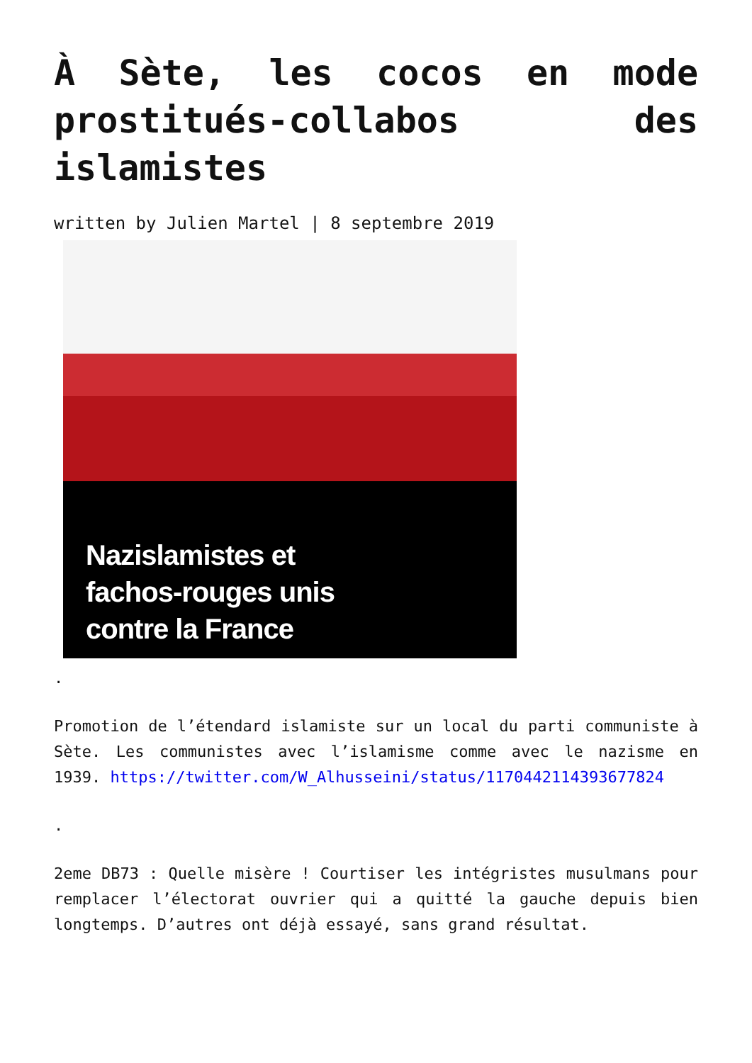À Sète, les cocos en mode prostitués-collabos des islamistes
written by Julien Martel | 8 septembre 2019
Nazislamistes et
fachos-rouges unis
contre la France
.
Promotion de l’étendard islamiste sur un local du parti communiste à Sète. Les communistes avec l’islamisme comme avec le nazisme en 1939. https://twitter.com/W_Alhusseini/status/1170442114393677824
.
2eme DB73 : Quelle misère ! Courtiser les intégristes musulmans pour remplacer l’électorat ouvrier qui a quitté la gauche depuis bien longtemps. D’autres ont déjà essayé, sans grand résultat.